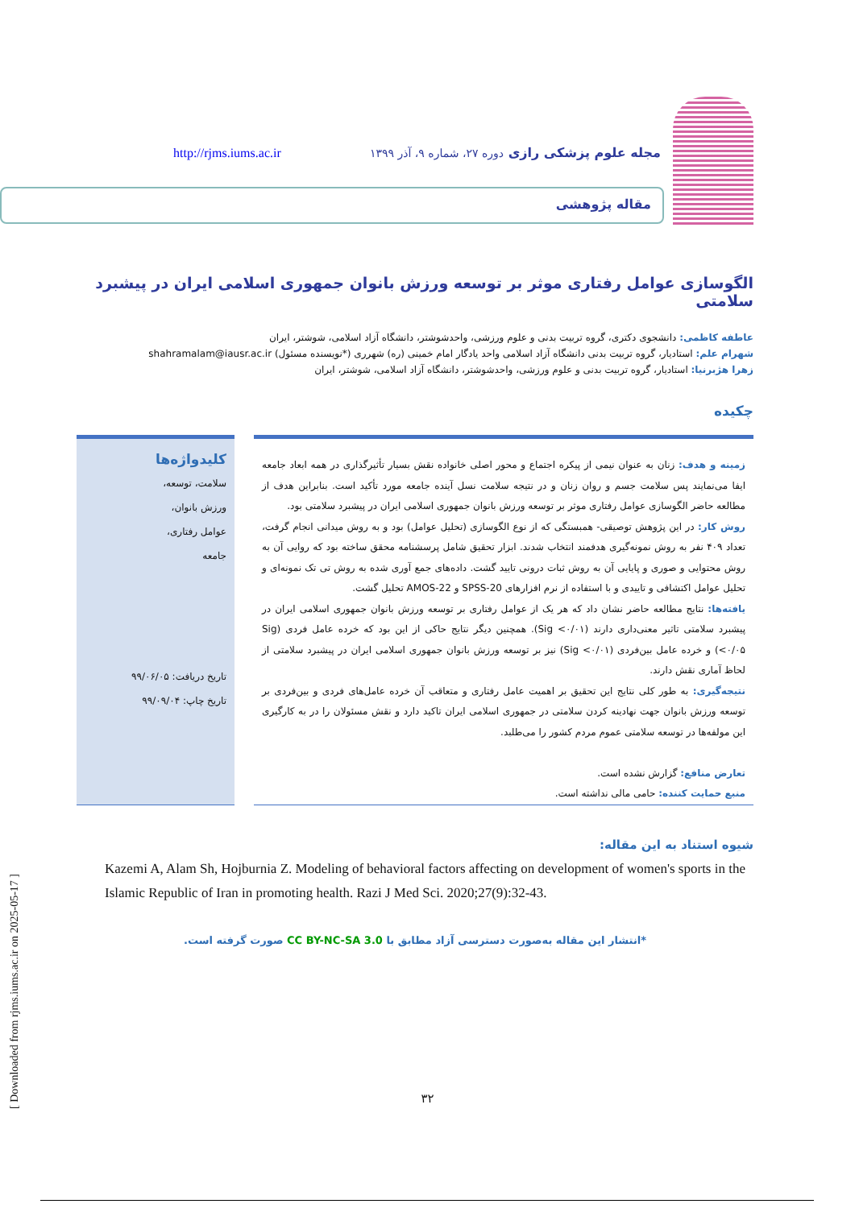مجله علوم پزشکی رازی دوره ۲۷، شماره ۹، آذر ۱۳۹۹ http://rjms.iums.ac.ir
مقاله پژوهشی
الگوسازی عوامل رفتاری موثر بر توسعه ورزش بانوان جمهوری اسلامی ایران در پیشبرد سلامتی
عاطفه کاظمی: دانشجوی دکتری، گروه تربیت بدنی و علوم ورزشی، واحدشوشتر، دانشگاه آزاد اسلامی، شوشتر، ایران
شهرام علم: استادیار، گروه تربیت بدنی دانشگاه آزاد اسلامی واحد یادگار امام خمینی (ره) شهرری (*نویسنده مسئول) shahramalam@iausr.ac.ir
زهرا هژبرنیا: استادیار، گروه تربیت بدنی و علوم ورزشی، واحدشوشتر، دانشگاه آزاد اسلامی، شوشتر، ایران
چکیده
زمینه و هدف: زنان به عنوان نیمی از پیکره اجتماع و محور اصلی خانواده نقش بسیار تأثیرگذاری در همه ابعاد جامعه ایفا می‌نمایند پس سلامت جسم و روان زنان و در نتیجه سلامت نسل آینده جامعه مورد تأکید است. بنابراین هدف از مطالعه حاضر الگوسازی عوامل رفتاری موثر بر توسعه ورزش بانوان جمهوری اسلامی ایران در پیشبرد سلامتی بود.
روش کار: در این پژوهش توصیقی- همبستگی که از نوع الگوسازی (تحلیل عوامل) بود و به روش میدانی انجام گرفت، تعداد ۴۰۹ نفر به روش نمونه‌گیری هدفمند انتخاب شدند. ابزار تحقیق شامل پرسشنامه محقق ساخته بود که روایی آن به روش محتوایی و صوری و پایایی آن به روش ثبات درونی تایید گشت. داده‌های جمع آوری شده به روش تی تک نمونه‌ای و تحلیل عوامل اکتشافی و تاییدی و با استفاده از نرم افزارهای SPSS-20 و AMOS-22 تحلیل گشت.
یافته‌ها: نتایج مطالعه حاضر نشان داد که هر یک از عوامل رفتاری بر توسعه ورزش بانوان جمهوری اسلامی ایران در پیشبرد سلامتی تاثیر معنی‌داری دارند (Sig <۰/۰۱). همچنین دیگر نتایج حاکی از این بود که خرده عامل فردی (Sig <۰/۰۵) و خرده عامل بین‌فردی (Sig <۰/۰۱) نیز بر توسعه ورزش بانوان جمهوری اسلامی ایران در پیشبرد سلامتی از لحاظ آماری نقش دارند.
نتیجه‌گیری: به طور کلی نتایج این تحقیق بر اهمیت عامل رفتاری و متعاقب آن خرده عامل‌های فردی و بین‌فردی بر توسعه ورزش بانوان جهت نهادینه کردن سلامتی در جمهوری اسلامی ایران تاکید دارد و نقش مسئولان را در به کارگیری این مولفه‌ها در توسعه سلامتی عموم مردم کشور را می‌طلبد.
تعارض منافع: گزارش نشده است.
منبع حمایت کننده: حامی مالی نداشته است.
کلیدواژه‌ها
سلامت، توسعه،
ورزش بانوان،
عوامل رفتاری،
جامعه
تاریخ دریافت: ۹۹/۰۶/۰۵
تاریخ چاپ: ۹۹/۰۹/۰۴
شیوه استناد به این مقاله:
Kazemi A, Alam Sh, Hojburnia Z. Modeling of behavioral factors affecting on development of women's sports in the Islamic Republic of Iran in promoting health. Razi J Med Sci. 2020;27(9):32-43.
*انتشار این مقاله به‌صورت دسترسی آزاد مطابق با CC BY-NC-SA 3.0 صورت گرفته است.
۳۲
[ Downloaded from rjms.iums.ac.ir on 2025-05-17 ]